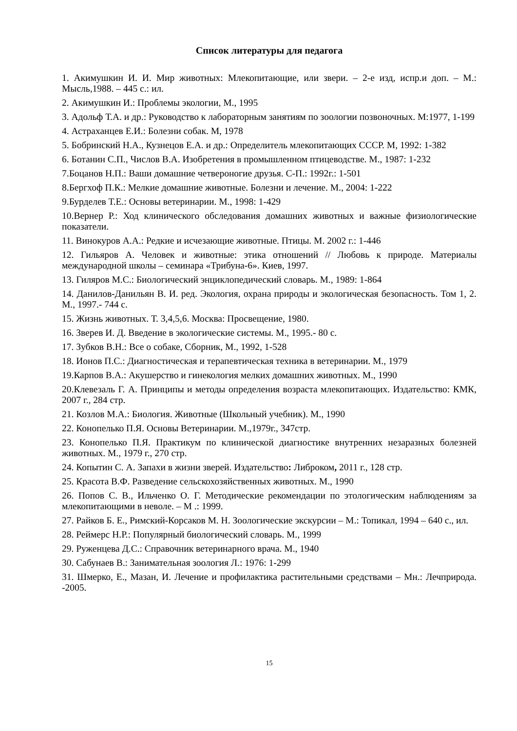Список литературы для педагога
1. Акимушкин И. И. Мир животных: Млекопитающие, или звери. – 2-е изд, испр.и доп. – М.: Мысль,1988. – 445 с.: ил.
2. Акимушкин И.: Проблемы экологии, М., 1995
3. Адольф Т.А. и др.: Руководство к лабораторным занятиям по зоологии позвоночных. М:1977, 1-199
4. Астраханцев Е.И.: Болезни собак. М, 1978
5. Бобринский Н.А., Кузнецов Е.А. и др.: Определитель млекопитающих СССР. М, 1992: 1-382
6. Ботанин С.П., Числов В.А. Изобретения в промышленном птицеводстве. М., 1987: 1-232
7.Боцанов Н.П.: Ваши домашние четвероногие друзья. С-П.: 1992г.: 1-501
8.Бергхоф П.К.: Мелкие домашние животные. Болезни и лечение. М., 2004: 1-222
9.Бурделев Т.Е.: Основы ветеринарии. М., 1998: 1-429
10.Вернер Р.: Ход клинического обследования домашних животных и важные физиологические показатели.
11. Винокуров А.А.: Редкие и исчезающие животные. Птицы. М. 2002 г.: 1-446
12. Гильяров А. Человек и животные: этика отношений // Любовь к природе. Материалы международной школы – семинара «Трибуна-6». Киев, 1997.
13. Гиляров М.С.: Биологический энциклопедический словарь. М., 1989: 1-864
14. Данилов-Данильян В. И. ред. Экология, охрана природы и экологическая безопасность. Том 1, 2. М., 1997.- 744 с.
15. Жизнь животных. Т. 3,4,5,6. Москва: Просвещение, 1980.
16. Зверев И. Д. Введение в экологические системы. М., 1995.- 80 с.
17. Зубков В.Н.: Все о собаке, Сборник, М., 1992, 1-528
18. Ионов П.С.: Диагностическая и терапевтическая техника в ветеринарии. М., 1979
19.Карпов В.А.: Акушерство и гинекология мелких домашних животных. М., 1990
20.Клевезаль Г. А. Принципы и методы определения возраста млекопитающих. Издательство: КМК, 2007 г., 284 стр.
21. Козлов М.А.: Биология. Животные (Школьный учебник). М., 1990
22. Конопелько П.Я. Основы Ветеринарии. М.,1979г., 347стр.
23. Конопелько П.Я. Практикум по клинической диагностике внутренних незаразных болезней животных. М., 1979 г., 270 стр.
24. Копытин С. А. Запахи в жизни зверей. Издательство: Либроком, 2011 г., 128 стр.
25. Красота В.Ф. Разведение сельскохозяйственных животных. М., 1990
26. Попов С. В., Ильченко О. Г. Методические рекомендации по этологическим наблюдениям за млекопитающими в неволе. – М .: 1999.
27. Райков Б. Е., Римский-Корсаков М. Н. Зоологические экскурсии – М.: Топикал, 1994 – 640 с., ил.
28. Реймерс Н.Р.: Популярный биологический словарь. М., 1999
29. Руженцева Д.С.: Справочник ветеринарного врача. М., 1940
30. Сабунаев В.: Занимательная зоология Л.: 1976: 1-299
31. Шмерко, Е., Мазан, И. Лечение и профилактика растительными средствами – Мн.: Лечприрода. -2005.
15